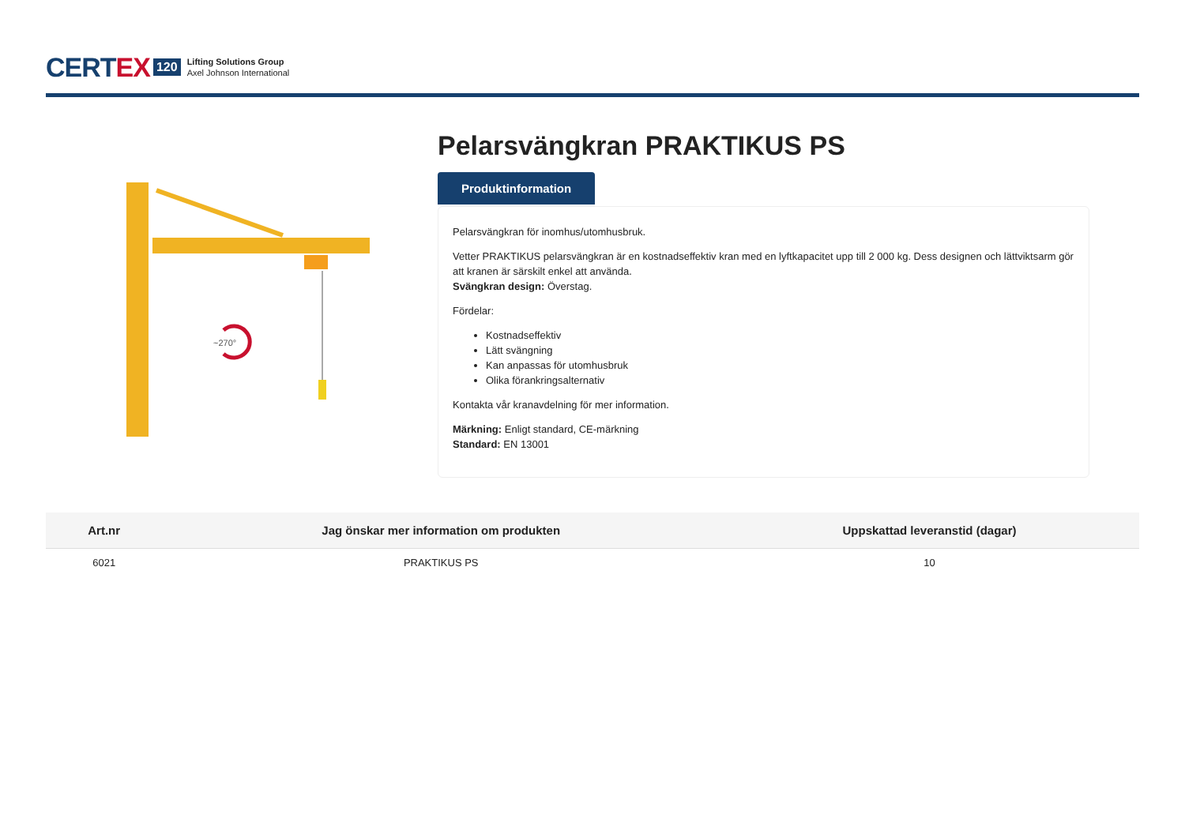CERTEX 120 Lifting Solutions Group
Axel Johnson International
~270°
Pelarsvängkran PRAKTIKUS PS
Produktinformation
Pelarsvängkran för inomhus/utomhusbruk.
Vetter PRAKTIKUS pelarsvängkran är en kostnadseffektiv kran med en lyftkapacitet upp till 2 000 kg. Dess designen och lättviktsarm gör att kranen är särskilt enkel att använda.
Svängkran design: Överstag.
Fördelar:
Kostnadseffektiv
Lätt svängning
Kan anpassas för utomhusbruk
Olika förankringsalternativ
Kontakta vår kranavdelning för mer information.
Märkning: Enligt standard, CE-märkning
Standard: EN 13001
| Art.nr | Jag önskar mer information om produkten | Uppskattad leveranstid (dagar) |
| --- | --- | --- |
| 6021 | PRAKTIKUS PS | 10 |